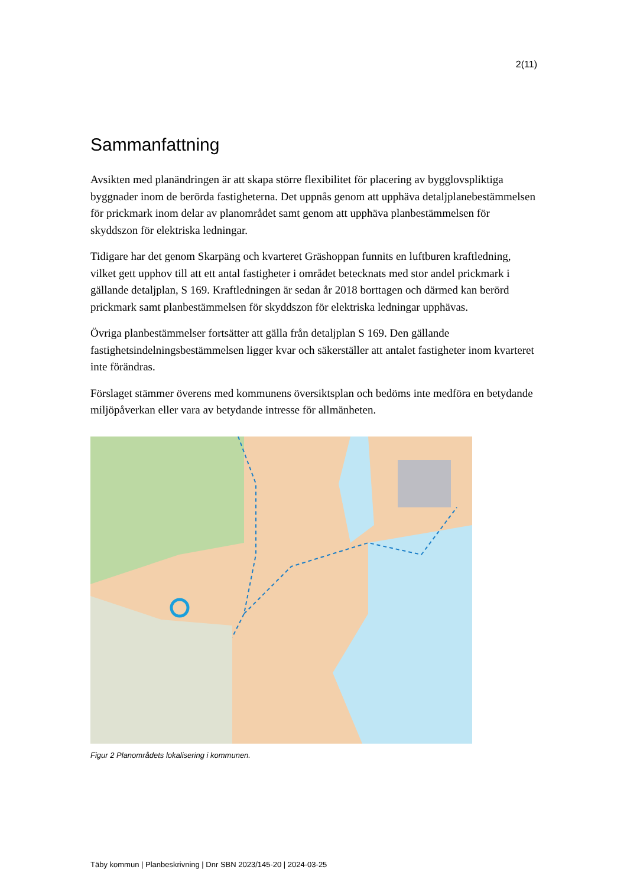2(11)
Sammanfattning
Avsikten med planändringen är att skapa större flexibilitet för placering av bygglovspliktiga byggnader inom de berörda fastigheterna. Det uppnås genom att upphäva detaljplanebestämmelsen för prickmark inom delar av planområdet samt genom att upphäva planbestämmelsen för skyddszon för elektriska ledningar.
Tidigare har det genom Skarpäng och kvarteret Gräshoppan funnits en luftburen kraftledning, vilket gett upphov till att ett antal fastigheter i området betecknats med stor andel prickmark i gällande detaljplan, S 169. Kraftledningen är sedan år 2018 borttagen och därmed kan berörd prickmark samt planbestämmelsen för skyddszon för elektriska ledningar upphävas.
Övriga planbestämmelser fortsätter att gälla från detaljplan S 169. Den gällande fastighetsindelningsbestämmelsen ligger kvar och säkerställer att antalet fastigheter inom kvarteret inte förändras.
Förslaget stämmer överens med kommunens översiktsplan och bedöms inte medföra en betydande miljöpåverkan eller vara av betydande intresse för allmänheten.
Figur 2 Planområdets lokalisering i kommunen.
Täby kommun | Planbeskrivning | Dnr SBN 2023/145-20 | 2024-03-25